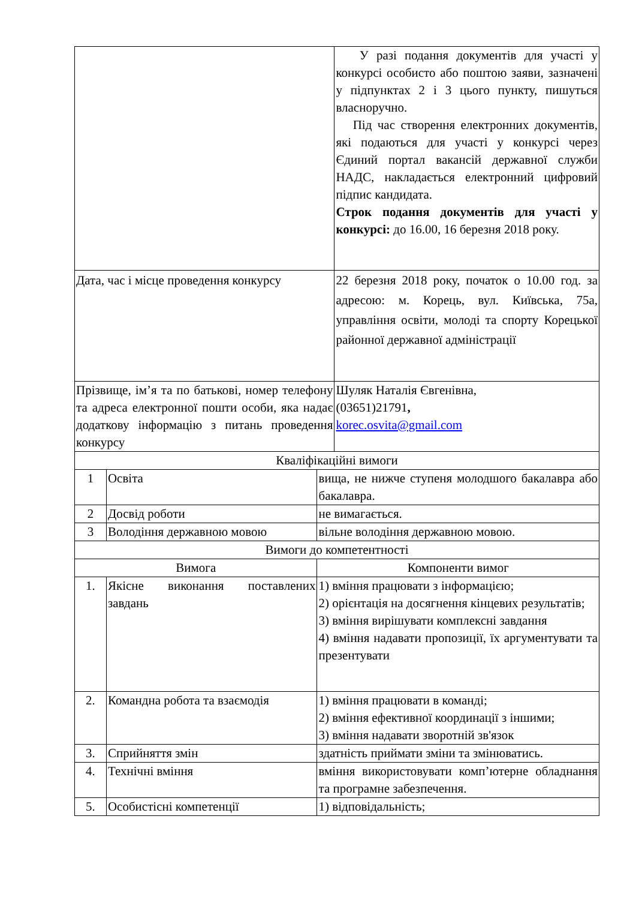| | | | У разі подання документів для участі у конкурсі особисто або поштою заяви, зазначені у підпунктах 2 і 3 цього пункту, пишуться власноручно. Під час створення електронних документів, які подаються для участі у конкурсі через Єдиний портал вакансій державної служби НАДС, накладається електронний цифровий підпис кандидата. Строк подання документів для участі у конкурсі: до 16.00, 16 березня 2018 року. |
| Дата, час і місце проведення конкурсу | | | 22 березня 2018 року, початок о 10.00 год. за адресою: м. Корець, вул. Київська, 75а, управління освіти, молоді та спорту Корецької районної державної адміністрації |
| Прізвище, ім’я та по батькові, номер телефону та адреса електронної пошти особи, яка надає додаткову інформацію з питань проведення конкурсу | | | Шуляк Наталія Євгенівна, (03651)21791 , korec.osvita@gmail.com |
| Кваліфікаційні вимоги | | | |
| 1 | Освіта | вища, не нижче ступеня молодшого бакалавра або бакалавра. | |
| 2 | Досвід роботи | не вимагається. | |
| 3 | Володіння державною мовою | вільне володіння державною мовою. | |
| Вимоги до компетентності | | | |
| Вимога | | Компоненти вимог | |
| 1. | Якісне виконання поставлених завдань | 1) вміння працювати з інформацією; 2) орієнтація на досягнення кінцевих результатів; 3) вміння вирішувати комплексні завдання 4) вміння надавати пропозиції, їх аргументувати та презентувати | |
| 2. | Командна робота та взаємодія | 1) вміння працювати в команді; 2) вміння ефективної координації з іншими; 3) вміння надавати зворотній зв'язок | |
| 3. | Сприйняття змін | здатність приймати зміни та змінюватись. | |
| 4. | Технічні вміння | вміння використовувати комп’ютерне обладнання та програмне забезпечення. | |
| 5. | Особистісні компетенції | 1) відповідальність; | |